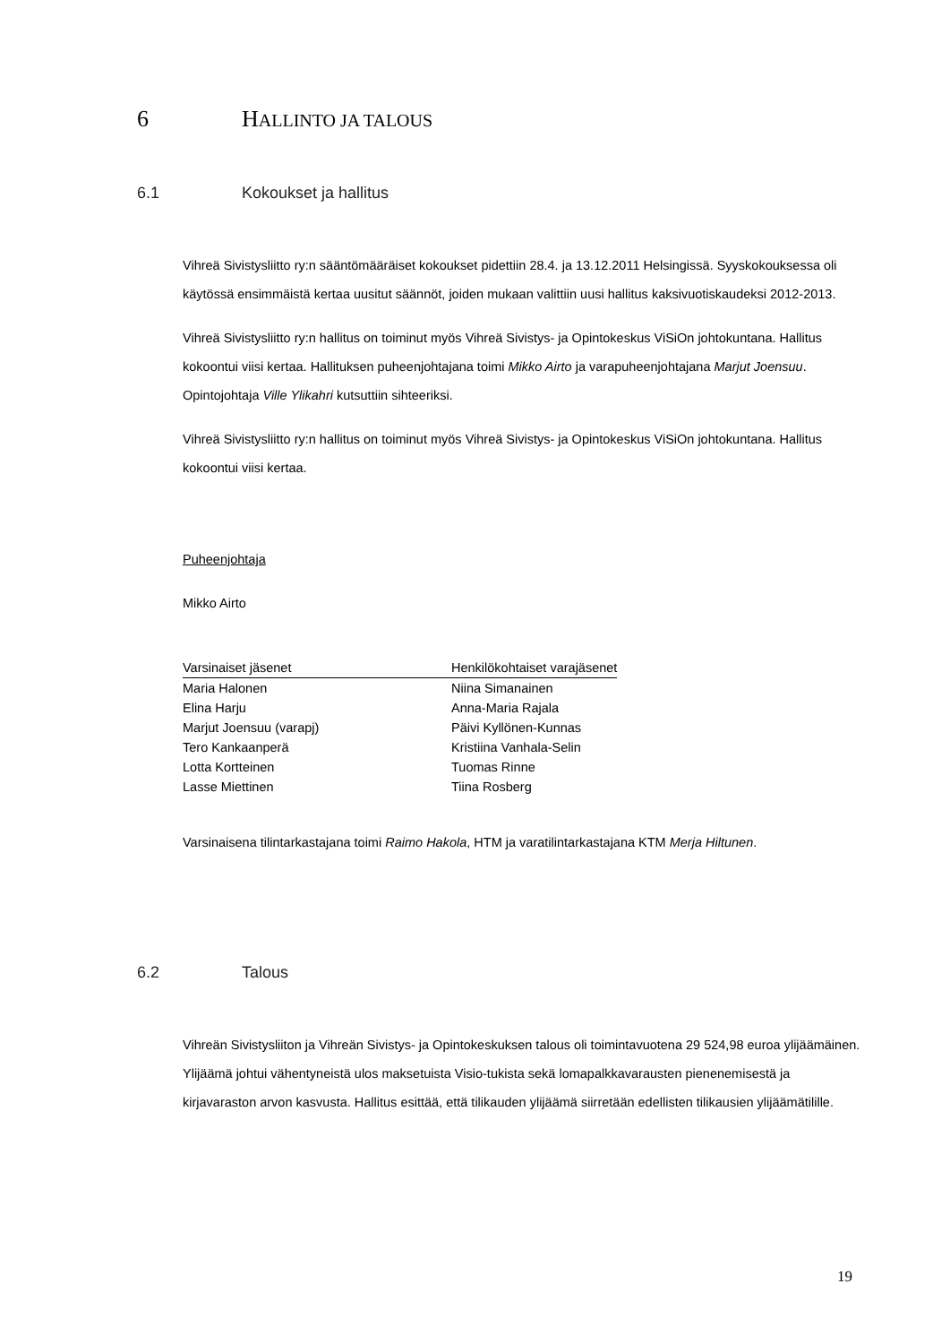6 HALLINTO JA TALOUS
6.1 Kokoukset ja hallitus
Vihreä Sivistysliitto ry:n sääntömääräiset kokoukset pidettiin 28.4. ja 13.12.2011 Helsingissä. Syyskokouksessa oli käytössä ensimmäistä kertaa uusitut säännöt, joiden mukaan valittiin uusi hallitus kaksivuotiskaudeksi 2012-2013.
Vihreä Sivistysliitto ry:n hallitus on toiminut myös Vihreä Sivistys- ja Opintokeskus ViSiOn johtokuntana. Hallitus kokoontui viisi kertaa. Hallituksen puheenjohtajana toimi Mikko Airto ja varapuheenjohtajana Marjut Joensuu. Opintojohtaja Ville Ylikahri kutsuttiin sihteeriksi.
Vihreä Sivistysliitto ry:n hallitus on toiminut myös Vihreä Sivistys- ja Opintokeskus ViSiOn johtokuntana. Hallitus kokoontui viisi kertaa.
Puheenjohtaja
Mikko Airto
| Varsinaiset jäsenet | Henkilökohtaiset varajäsenet |
| --- | --- |
| Maria Halonen | Niina Simanainen |
| Elina Harju | Anna-Maria Rajala |
| Marjut Joensuu (varapj) | Päivi Kyllönen-Kunnas |
| Tero Kankaanperä | Kristiina Vanhala-Selin |
| Lotta Kortteinen | Tuomas Rinne |
| Lasse Miettinen | Tiina Rosberg |
Varsinaisena tilintarkastajana toimi Raimo Hakola, HTM ja varatilintarkastajana KTM Merja Hiltunen.
6.2 Talous
Vihreän Sivistysliiton ja Vihreän Sivistys- ja Opintokeskuksen talous oli toimintavuotena 29 524,98 euroa ylijäämäinen. Ylijäämä johtui vähentyneistä ulos maksetuista Visio-tukista sekä lomapalkkavarausten pienenemisestä ja kirjavaraston arvon kasvusta. Hallitus esittää, että tilikauden ylijäämä siirretään edellisten tilikausien ylijäämätilille.
19